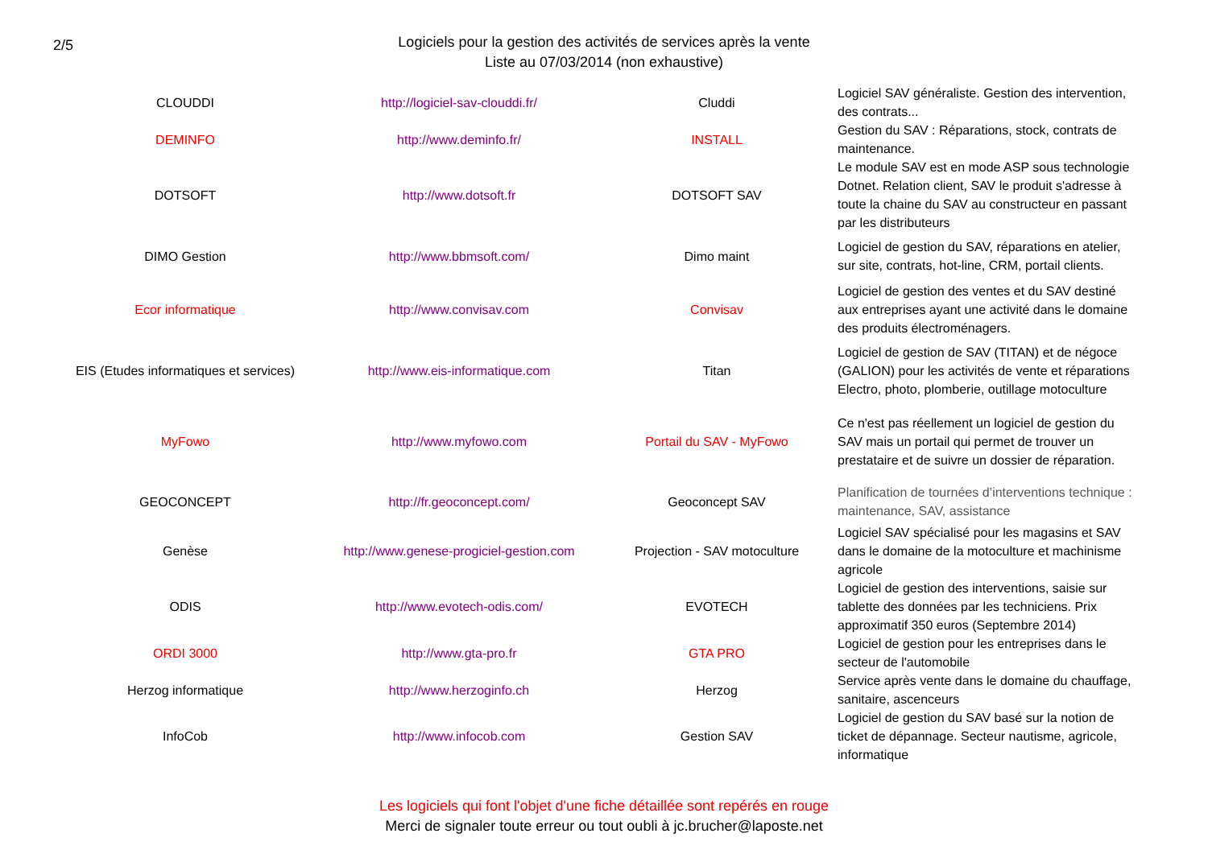2/5
Logiciels pour la gestion des activités de services après la vente
Liste au 07/03/2014 (non exhaustive)
| CLOUDDI | http://logiciel-sav-clouddi.fr/ | Cluddi | Logiciel SAV généraliste. Gestion des intervention, des contrats... |
| DEMINFO | http://www.deminfo.fr/ | INSTALL | Gestion du SAV : Réparations, stock, contrats de maintenance. |
| DOTSOFT | http://www.dotsoft.fr | DOTSOFT SAV | Le module SAV est en mode ASP sous technologie Dotnet. Relation client, SAV le produit s'adresse à toute la chaine du SAV au constructeur en passant par les distributeurs |
| DIMO Gestion | http://www.bbmsoft.com/ | Dimo maint | Logiciel de gestion du SAV, réparations en atelier, sur site, contrats, hot-line, CRM, portail clients. |
| Ecor informatique | http://www.convisav.com | Convisav | Logiciel de gestion des ventes et du SAV destiné aux entreprises ayant une activité dans le domaine des produits électroménagers. |
| EIS (Etudes informatiques et services) | http://www.eis-informatique.com | Titan | Logiciel de gestion de SAV (TITAN) et de négoce (GALION) pour les activités de vente et réparations Electro, photo, plomberie, outillage motoculture |
| MyFowo | http://www.myfowo.com | Portail du SAV - MyFowo | Ce n'est pas réellement un logiciel de gestion du SAV mais un portail qui permet de trouver un prestataire et de suivre un dossier de réparation. |
| GEOCONCEPT | http://fr.geoconcept.com/ | Geoconcept SAV | Planification de tournées d’interventions technique : maintenance, SAV, assistance |
| Genèse | http://www.genese-progiciel-gestion.com | Projection - SAV motoculture | Logiciel SAV spécialisé pour les magasins et SAV dans le domaine de la motoculture et machinisme agricole |
| ODIS | http://www.evotech-odis.com/ | EVOTECH | Logiciel de gestion des interventions, saisie sur tablette des données par les techniciens. Prix approximatif 350 euros (Septembre 2014) |
| ORDI 3000 | http://www.gta-pro.fr | GTA PRO | Logiciel de gestion pour les entreprises dans le secteur de l'automobile |
| Herzog informatique | http://www.herzoginfo.ch | Herzog | Service après vente dans le domaine du chauffage, sanitaire, ascenceurs |
| InfoCob | http://www.infocob.com | Gestion SAV | Logiciel de gestion du SAV basé sur la notion de ticket de dépannage. Secteur nautisme, agricole, informatique |
Les logiciels qui font l'objet d'une fiche détaillée sont repérés en rouge
Merci de signaler toute erreur ou tout oubli à jc.brucher@laposte.net